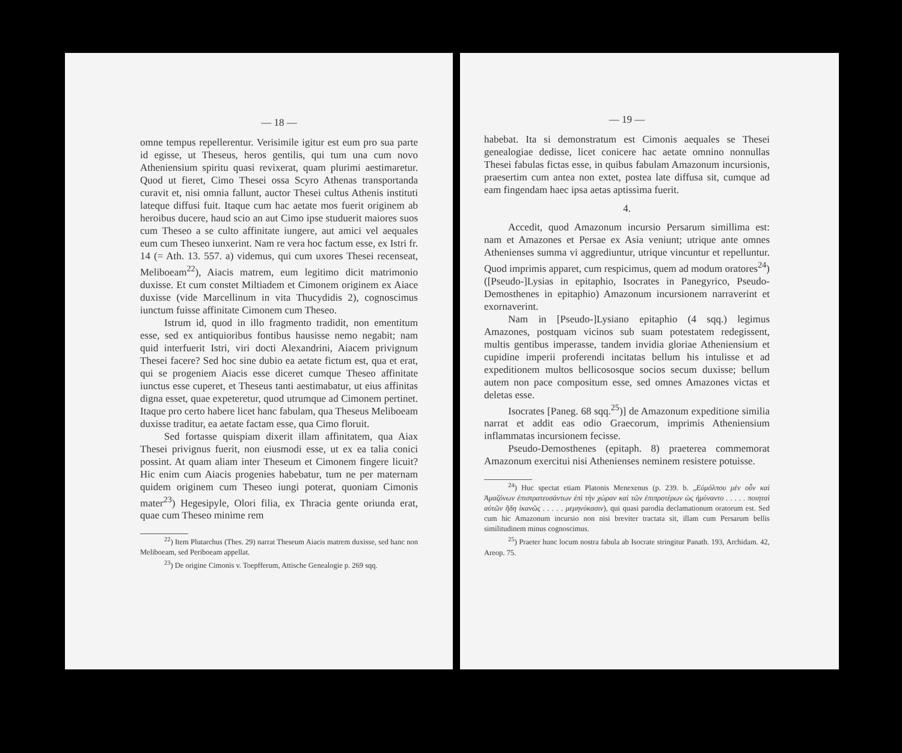— 18 —
omne tempus repellerentur. Verisimile igitur est eum pro sua parte id egisse, ut Theseus, heros gentilis, qui tum una cum novo Atheniensium spiritu quasi revixerat, quam plurimi aestimaretur. Quod ut fieret, Cimo Thesei ossa Scyro Athenas transportanda curavit et, nisi omnia fallunt, auctor Thesei cultus Athenis instituti lateque diffusi fuit. Itaque cum hac aetate mos fuerit originem ab heroibus ducere, haud scio an aut Cimo ipse studuerit maiores suos cum Theseo a se culto affinitate iungere, aut amici vel aequales eum cum Theseo iunxerint. Nam re vera hoc factum esse, ex Istri fr. 14 (= Ath. 13. 557. a) videmus, qui cum uxores Thesei recenseat, Meliboeam<sup>22</sup>), Aiacis matrem, eum legitimo dicit matrimonio duxisse. Et cum constet Miltiadem et Cimonem originem ex Aiace duxisse (vide Marcellinum in vita Thucydidis 2), cognoscimus iunctum fuisse affinitate Cimonem cum Theseo.
Istrum id, quod in illo fragmento tradidit, non ementitum esse, sed ex antiquioribus fontibus hausisse nemo negabit; nam quid interfuerit Istri, viri docti Alexandrini, Aiacem privignum Thesei facere? Sed hoc sine dubio ea aetate fictum est, qua et erat, qui se progeniem Aiacis esse diceret cumque Theseo affinitate iunctus esse cuperet, et Theseus tanti aestimabatur, ut eius affinitas digna esset, quae expeteretur, quod utrumque ad Cimonem pertinet. Itaque pro certo habere licet hanc fabulam, qua Theseus Meliboeam duxisse traditur, ea aetate factam esse, qua Cimo floruit.
Sed fortasse quispiam dixerit illam affinitatem, qua Aiax Thesei privignus fuerit, non eiusmodi esse, ut ex ea talia conici possint. At quam aliam inter Theseum et Cimonem fingere licuit? Hic enim cum Aiacis progenies habebatur, tum ne per maternam quidem originem cum Theseo iungi poterat, quoniam Cimonis mater<sup>23</sup>) Hegesipyle, Olori filia, ex Thracia gente oriunda erat, quae cum Theseo minime rem
<sup>22</sup>) Item Plutarchus (Thes. 29) narrat Theseum Aiacis matrem duxisse, sed hanc non Meliboeam, sed Periboeam appellat.
<sup>23</sup>) De origine Cimonis v. Toepfferum, Attische Genealogie p. 269 sqq.
— 19 —
habebat. Ita si demonstratum est Cimonis aequales se Thesei genealogiae dedisse, licet conicere hac aetate omnino nonnullas Thesei fabulas fictas esse, in quibus fabulam Amazonum incursionis, praesertim cum antea non extet, postea late diffusa sit, cumque ad eam fingendam haec ipsa aetas aptissima fuerit.
4.
Accedit, quod Amazonum incursio Persarum simillima est: nam et Amazones et Persae ex Asia veniunt; utrique ante omnes Athenienses summa vi aggrediuntur, utrique vincuntur et repelluntur. Quod imprimis apparet, cum respicimus, quem ad modum oratores<sup>24</sup>) ([Pseudo-]Lysias in epitaphio, Isocrates in Panegyrico, Pseudo-Demosthenes in epitaphio) Amazonum incursionem narraverint et exornaverint.
Nam in [Pseudo-]Lysiano epitaphio (4 sqq.) legimus Amazones, postquam vicinos sub suam potestatem redegissent, multis gentibus imperasse, tandem invidia gloriae Atheniensium et cupidine imperii proferendi incitatas bellum his intulisse et ad expeditionem multos bellicososque socios secum duxisse; bellum autem non pace compositum esse, sed omnes Amazones victas et deletas esse.
Isocrates [Paneg. 68 sqq.<sup>25</sup>)] de Amazonum expeditione similia narrat et addit eas odio Graecorum, imprimis Atheniensium inflammatas incursionem fecisse.
Pseudo-Demosthenes (epitaph. 8) praeterea commemorat Amazonum exercitui nisi Athenienses neminem resistere potuisse.
<sup>24</sup>) Huc spectat etiam Platonis Menexenus (p. 239. b. „Εὐμόλπου μὲν οὖν καὶ Ἀμαζόνων ἐπιστρατευσάντων ἐπὶ τὴν χώραν καὶ τῶν ἐπιπροτέρων ὡς ἠμύναντο . . . . . ποιηταὶ αὐτῶν ἤδη ἱκανῶς . . . . . μεμηνύκασιν), qui quasi parodia declamationum oratorum est. Sed cum hic Amazonum incursio non nisi breviter tractata sit, illam cum Persarum bellis similitudinem minus cognoscimus.
<sup>25</sup>) Praeter hunc locum nostra fabula ab Isocrate stringitur Panath. 193, Archidam. 42, Areop. 75.